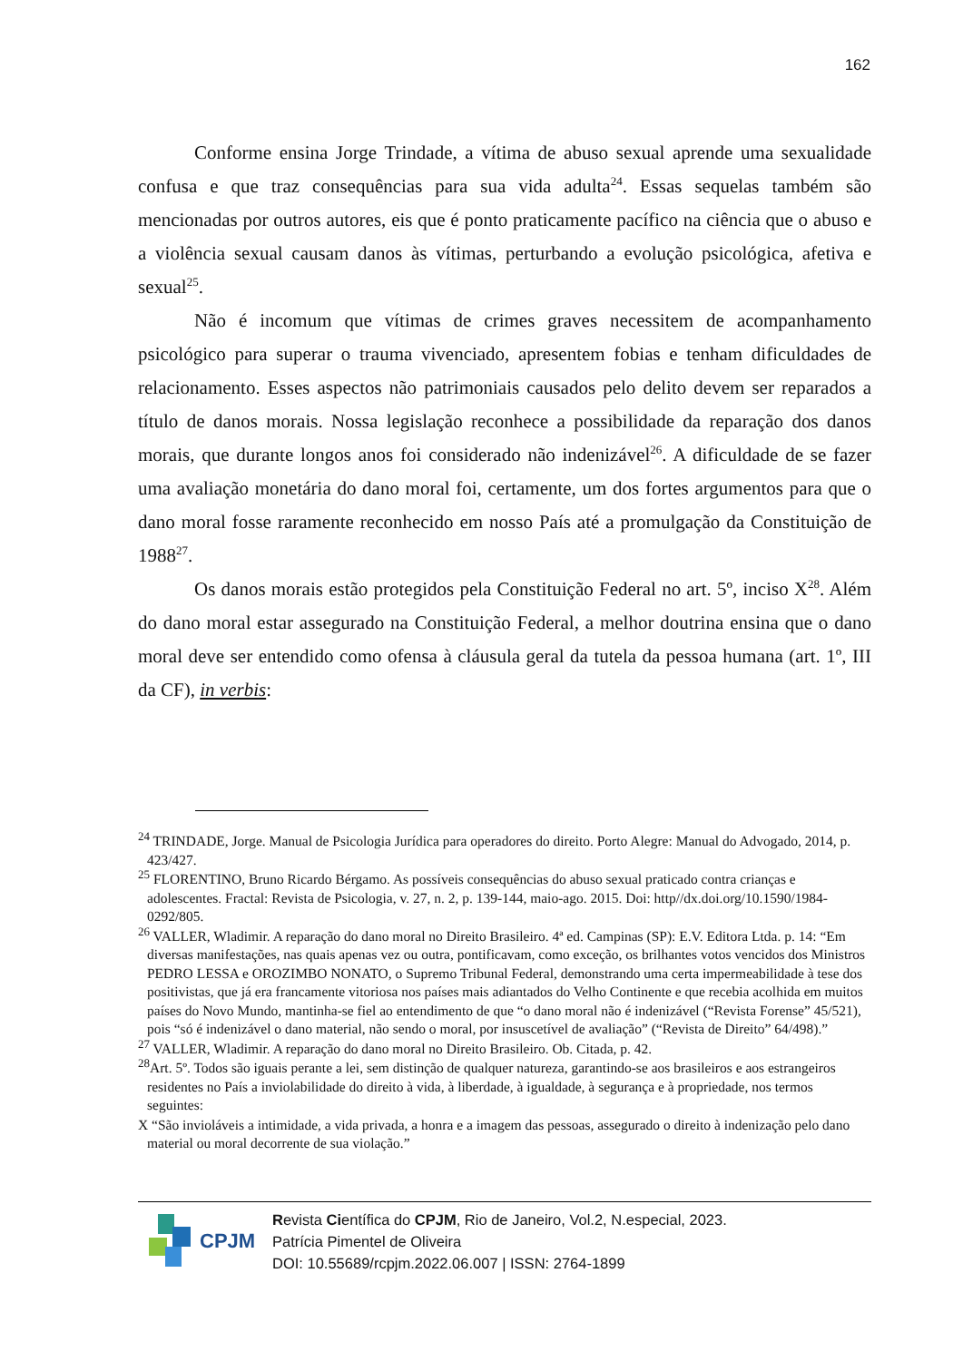162
Conforme ensina Jorge Trindade, a vítima de abuso sexual aprende uma sexualidade confusa e que traz consequências para sua vida adulta<sup>24</sup>. Essas sequelas também são mencionadas por outros autores, eis que é ponto praticamente pacífico na ciência que o abuso e a violência sexual causam danos às vítimas, perturbando a evolução psicológica, afetiva e sexual<sup>25</sup>.
Não é incomum que vítimas de crimes graves necessitem de acompanhamento psicológico para superar o trauma vivenciado, apresentem fobias e tenham dificuldades de relacionamento. Esses aspectos não patrimoniais causados pelo delito devem ser reparados a título de danos morais. Nossa legislação reconhece a possibilidade da reparação dos danos morais, que durante longos anos foi considerado não indenizável<sup>26</sup>. A dificuldade de se fazer uma avaliação monetária do dano moral foi, certamente, um dos fortes argumentos para que o dano moral fosse raramente reconhecido em nosso País até a promulgação da Constituição de 1988<sup>27</sup>.
Os danos morais estão protegidos pela Constituição Federal no art. 5º, inciso X<sup>28</sup>. Além do dano moral estar assegurado na Constituição Federal, a melhor doutrina ensina que o dano moral deve ser entendido como ofensa à cláusula geral da tutela da pessoa humana (art. 1º, III da CF), in verbis:
<sup>24</sup> TRINDADE, Jorge. Manual de Psicologia Jurídica para operadores do direito. Porto Alegre: Manual do Advogado, 2014, p. 423/427.
<sup>25</sup> FLORENTINO, Bruno Ricardo Bérgamo. As possíveis consequências do abuso sexual praticado contra crianças e adolescentes. Fractal: Revista de Psicologia, v. 27, n. 2, p. 139-144, maio-ago. 2015. Doi: http//dx.doi.org/10.1590/1984-0292/805.
<sup>26</sup> VALLER, Wladimir. A reparação do dano moral no Direito Brasileiro. 4ª ed. Campinas (SP): E.V. Editora Ltda. p. 14: “Em diversas manifestações, nas quais apenas vez ou outra, pontificavam, como exceção, os brilhantes votos vencidos dos Ministros PEDRO LESSA e OROZIMBO NONATO, o Supremo Tribunal Federal, demonstrando uma certa impermeabilidade à tese dos positivistas, que já era francamente vitoriosa nos países mais adiantados do Velho Continente e que recebia acolhida em muitos países do Novo Mundo, mantinha-se fiel ao entendimento de que “o dano moral não é indenizável (“Revista Forense” 45/521), pois “só é indenizável o dano material, não sendo o moral, por insuscetível de avaliação” (“Revista de Direito” 64/498).”
<sup>27</sup> VALLER, Wladimir. A reparação do dano moral no Direito Brasileiro. Ob. Citada, p. 42.
<sup>28</sup> Art. 5º. Todos são iguais perante a lei, sem distinção de qualquer natureza, garantindo-se aos brasileiros e aos estrangeiros residentes no País a inviolabilidade do direito à vida, à liberdade, à igualdade, à segurança e à propriedade, nos termos seguintes:
X “São invioláveis a intimidade, a vida privada, a honra e a imagem das pessoas, assegurado o direito à indenização pelo dano material ou moral decorrente de sua violação.”
CPJM
Revista Científica do CPJM, Rio de Janeiro, Vol.2, N.especial, 2023.
Patrícia Pimentel de Oliveira
DOI: 10.55689/rcpjm.2022.06.007 | ISSN: 2764-1899